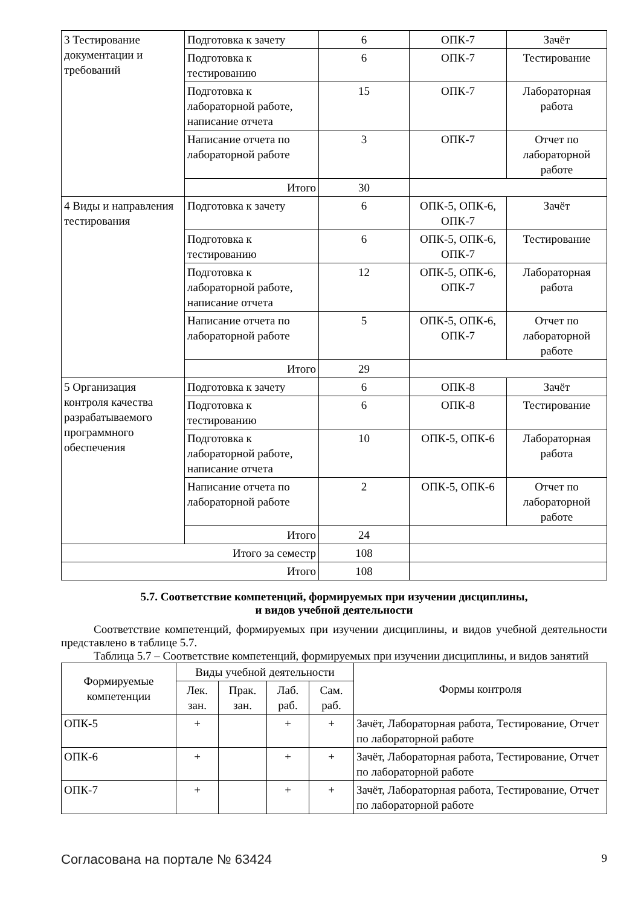| 3 Тестирование документации и требований | Подготовка к зачету | 6 | ОПК-7 | Зачёт |
| | Подготовка к тестированию | 6 | ОПК-7 | Тестирование |
| | Подготовка к лабораторной работе, написание отчета | 15 | ОПК-7 | Лабораторная работа |
| | Написание отчета по лабораторной работе | 3 | ОПК-7 | Отчет по лабораторной работе |
| | Итого | 30 | | |
| 4 Виды и направления тестирования | Подготовка к зачету | 6 | ОПК-5, ОПК-6, ОПК-7 | Зачёт |
| | Подготовка к тестированию | 6 | ОПК-5, ОПК-6, ОПК-7 | Тестирование |
| | Подготовка к лабораторной работе, написание отчета | 12 | ОПК-5, ОПК-6, ОПК-7 | Лабораторная работа |
| | Написание отчета по лабораторной работе | 5 | ОПК-5, ОПК-6, ОПК-7 | Отчет по лабораторной работе |
| | Итого | 29 | | |
| 5 Организация контроля качества разрабатываемого программного обеспечения | Подготовка к зачету | 6 | ОПК-8 | Зачёт |
| | Подготовка к тестированию | 6 | ОПК-8 | Тестирование |
| | Подготовка к лабораторной работе, написание отчета | 10 | ОПК-5, ОПК-6 | Лабораторная работа |
| | Написание отчета по лабораторной работе | 2 | ОПК-5, ОПК-6 | Отчет по лабораторной работе |
| | Итого | 24 | | |
| Итого за семестр | | 108 | | |
| Итого | | 108 | | |
5.7. Соответствие компетенций, формируемых при изучении дисциплины,
и видов учебной деятельности
Соответствие компетенций, формируемых при изучении дисциплины, и видов учебной деятельности представлено в таблице 5.7.
Таблица 5.7 – Соответствие компетенций, формируемых при изучении дисциплины, и видов занятий
| Формируемые компетенции | Виды учебной деятельности | | | | Формы контроля |
| --- | --- | --- | --- | --- | --- |
| | Лек. зан. | Прак. зан. | Лаб. раб. | Сам. раб. | |
| ОПК-5 | + | | + | + | Зачёт, Лабораторная работа, Тестирование, Отчет по лабораторной работе |
| ОПК-6 | + | | + | + | Зачёт, Лабораторная работа, Тестирование, Отчет по лабораторной работе |
| ОПК-7 | + | | + | + | Зачёт, Лабораторная работа, Тестирование, Отчет по лабораторной работе |
Согласована на портале № 63424 9